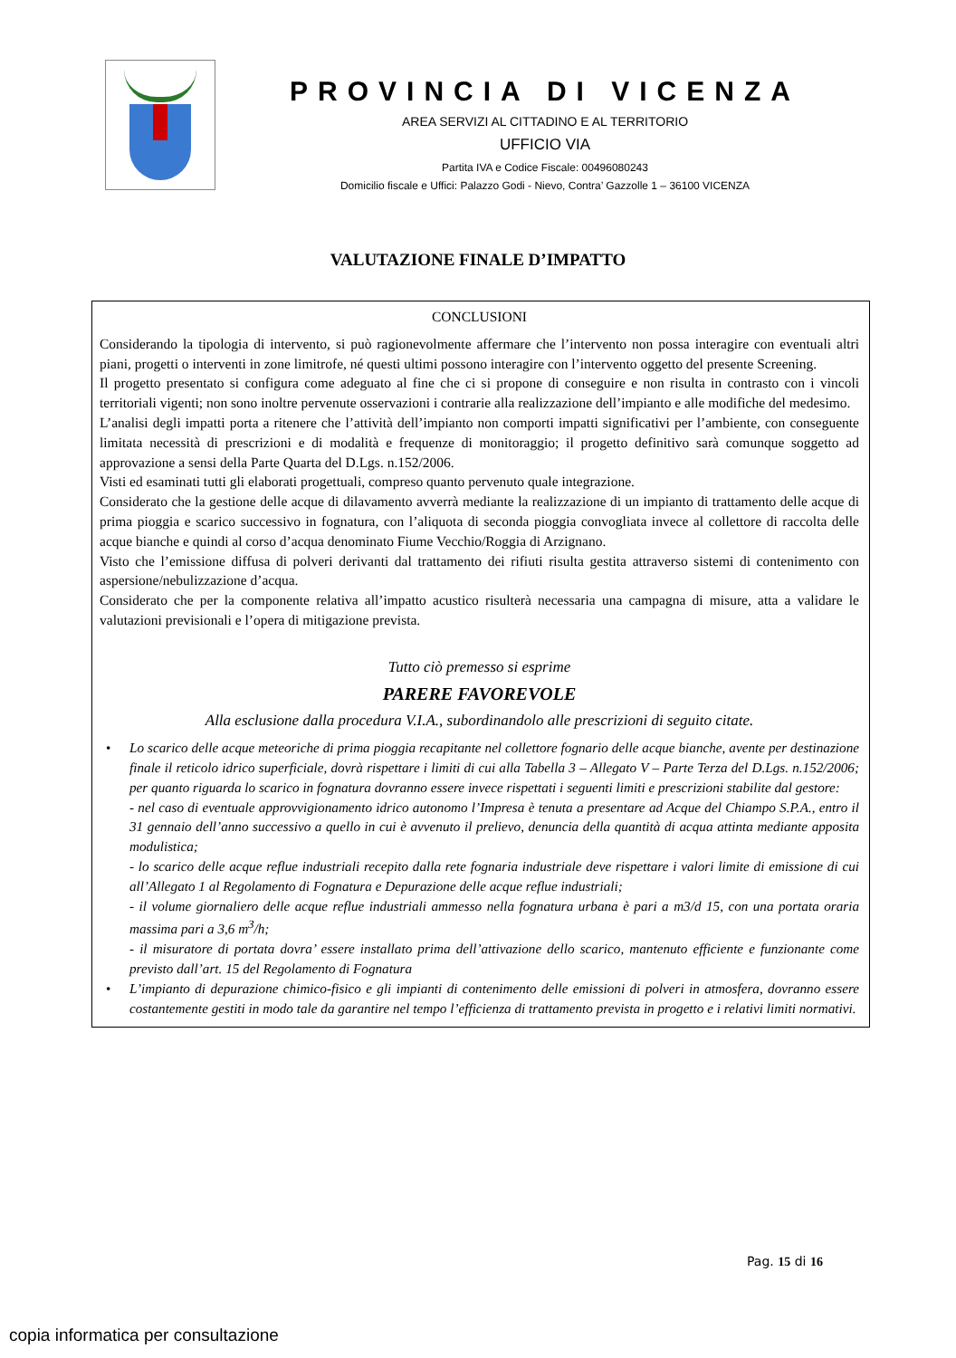PROVINCIA DI VICENZA
AREA SERVIZI AL CITTADINO E AL TERRITORIO
UFFICIO VIA
Partita IVA e Codice Fiscale: 00496080243
Domicilio fiscale e Uffici: Palazzo Godi - Nievo, Contra’ Gazzolle 1 – 36100 VICENZA
VALUTAZIONE FINALE D’IMPATTO
CONCLUSIONI
Considerando la tipologia di intervento, si può ragionevolmente affermare che l’intervento non possa interagire con eventuali altri piani, progetti o interventi in zone limitrofe, né questi ultimi possono interagire con l’intervento oggetto del presente Screening.
Il progetto presentato si configura come adeguato al fine che ci si propone di conseguire e non risulta in contrasto con i vincoli territoriali vigenti; non sono inoltre pervenute osservazioni i contrarie alla realizzazione dell’impianto e alle modifiche del medesimo.
L’analisi degli impatti porta a ritenere che l’attività dell’impianto non comporti impatti significativi per l’ambiente, con conseguente limitata necessità di prescrizioni e di modalità e frequenze di monitoraggio; il progetto definitivo sarà comunque soggetto ad approvazione a sensi della Parte Quarta del D.Lgs. n.152/2006.
Visti ed esaminati tutti gli elaborati progettuali, compreso quanto pervenuto quale integrazione.
Considerato che la gestione delle acque di dilavamento avverrà mediante la realizzazione di un impianto di trattamento delle acque di prima pioggia e scarico successivo in fognatura, con l’aliquota di seconda pioggia convogliata invece al collettore di raccolta delle acque bianche e quindi al corso d’acqua denominato Fiume Vecchio/Roggia di Arzignano.
Visto che l’emissione diffusa di polveri derivanti dal trattamento dei rifiuti risulta gestita attraverso sistemi di contenimento con aspersione/nebulizzazione d’acqua.
Considerato che per la componente relativa all’impatto acustico risulterà necessaria una campagna di misure, atta a validare le valutazioni previsionali e l’opera di mitigazione prevista.
Tutto ciò premesso si esprime
PARERE FAVOREVOLE
Alla esclusione dalla procedura V.I.A., subordinandolo alle prescrizioni di seguito citate.
• Lo scarico delle acque meteoriche di prima pioggia recapitante nel collettore fognario delle acque bianche, avente per destinazione finale il reticolo idrico superficiale, dovrà rispettare i limiti di cui alla Tabella 3 – Allegato V – Parte Terza del D.Lgs. n.152/2006; per quanto riguarda lo scarico in fognatura dovranno essere invece rispettati i seguenti limiti e prescrizioni stabilite dal gestore:
- nel caso di eventuale approvvigionamento idrico autonomo l’Impresa è tenuta a presentare ad Acque del Chiampo S.P.A., entro il 31 gennaio dell’anno successivo a quello in cui è avvenuto il prelievo, denuncia della quantità di acqua attinta mediante apposita modulistica;
- lo scarico delle acque reflue industriali recepito dalla rete fognaria industriale deve rispettare i valori limite di emissione di cui all’Allegato 1 al Regolamento di Fognatura e Depurazione delle acque reflue industriali;
- il volume giornaliero delle acque reflue industriali ammesso nella fognatura urbana è pari a m3/d 15, con una portata oraria massima pari a 3,6 m<sup>3</sup>/h;
- il misuratore di portata dovra’ essere installato prima dell’attivazione dello scarico, mantenuto efficiente e funzionante come previsto dall’art. 15 del Regolamento di Fognatura
• L’impianto di depurazione chimico-fisico e gli impianti di contenimento delle emissioni di polveri in atmosfera, dovranno essere costantemente gestiti in modo tale da garantire nel tempo l’efficienza di trattamento prevista in progetto e i relativi limiti normativi.
Pag. 15 di 16
copia informatica per consultazione